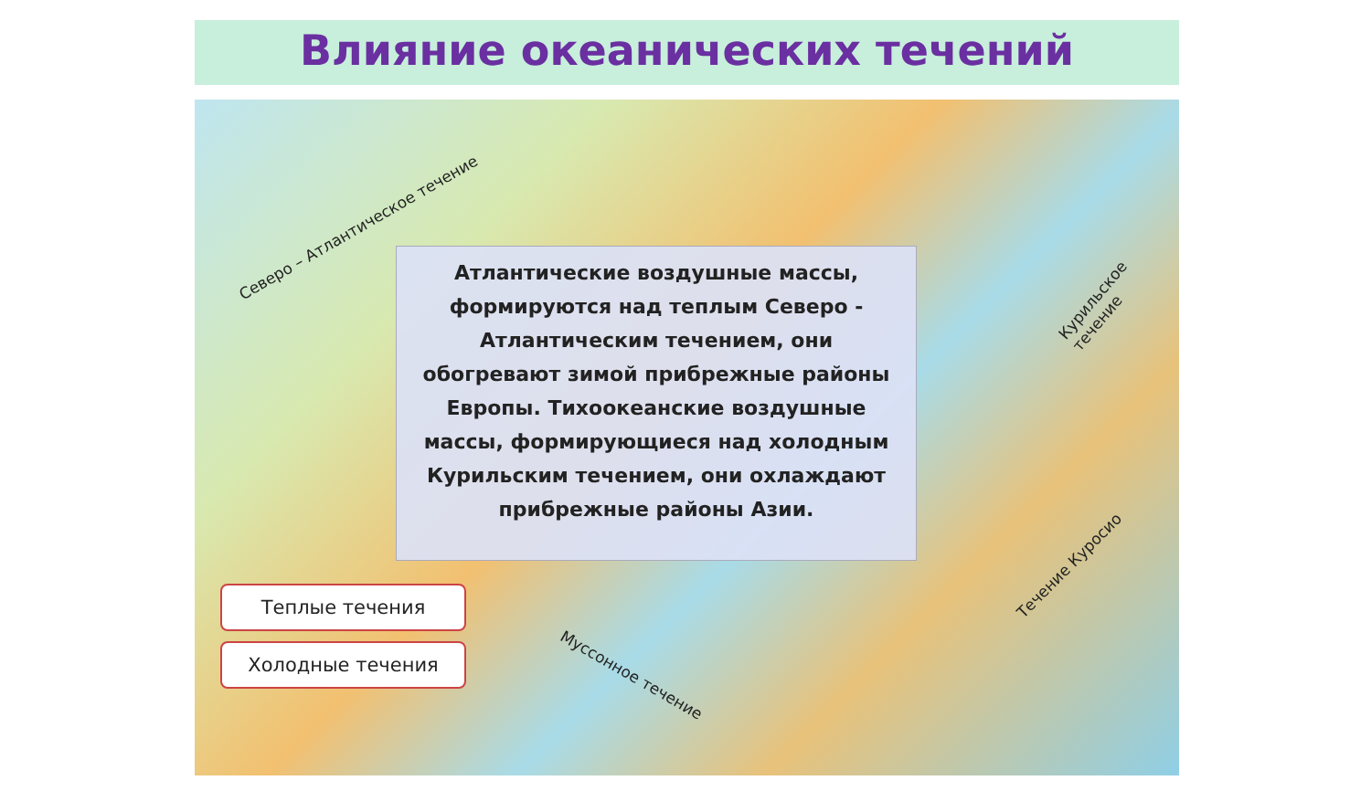Влияние океанических течений
Северо – Атлантическое течение
Курильское течение
Атлантические воздушные массы, формируются над теплым Северо - Атлантическим течением, они обогревают зимой прибрежные районы Европы. Тихоокеанские воздушные массы, формирующиеся над холодным Курильским течением, они охлаждают прибрежные районы Азии.
Течение Куросио
Теплые течения
Холодные течения
Муссонное течение